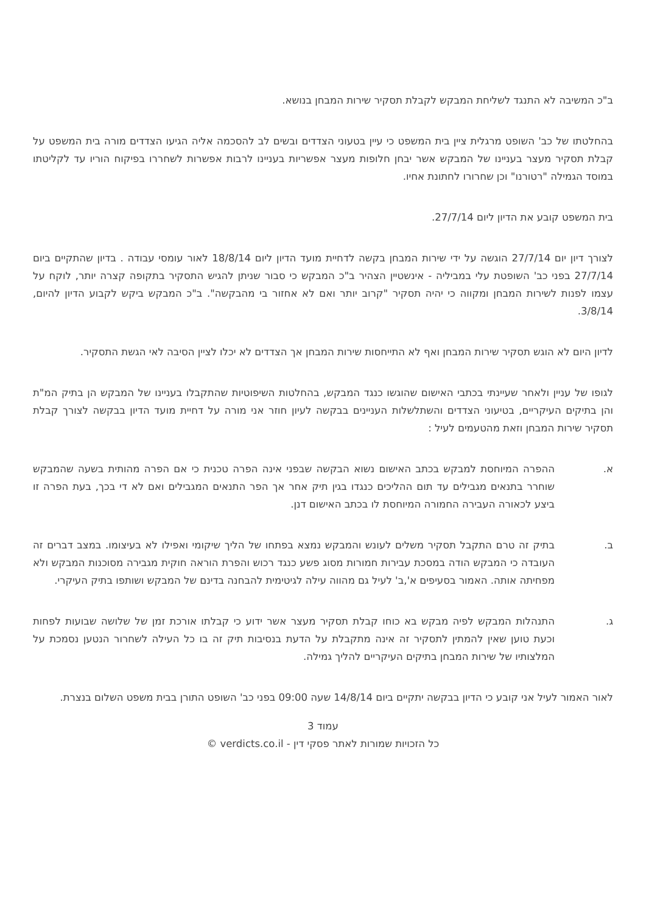ב"כ המשיבה לא התנגד לשליחת המבקש לקבלת תסקיר שירות המבחן בנושא.
בהחלטתו של כב' השופט מרגלית ציין בית המשפט כי עיין בטעוני הצדדים ובשים לב להסכמה אליה הגיעו הצדדים מורה בית המשפט על קבלת תסקיר מעצר בעניינו של המבקש אשר יבחן חלופות מעצר אפשריות בעניינו לרבות אפשרות לשחררו בפיקוח הוריו עד לקליטתו במוסד הגמילה "רטורנו" וכן שחרורו לחתונת אחיו.
בית המשפט קובע את הדיון ליום 27/7/14.
לצורך דיון יום 27/7/14 הוגשה על ידי שירות המבחן בקשה לדחיית מועד הדיון ליום 18/8/14 לאור עומסי עבודה . בדיון שהתקיים ביום 27/7/14 בפני כב' השופטת עלי במביליה - אינשטיין הצהיר ב"כ המבקש כי סבור שניתן להגיש התסקיר בתקופה קצרה יותר, לוקח על עצמו לפנות לשירות המבחן ומקווה כי יהיה תסקיר "קרוב יותר ואם לא אחזור בי מהבקשה". ב"כ המבקש ביקש לקבוע הדיון להיום, 3/8/14.
לדיון היום לא הוגש תסקיר שירות המבחן ואף לא התייחסות שירות המבחן אך הצדדים לא יכלו לציין הסיבה לאי הגשת התסקיר.
לגופו של עניין ולאחר שעיינתי בכתבי האישום שהוגשו כנגד המבקש, בהחלטות השיפוטיות שהתקבלו בעניינו של המבקש הן בתיק המ"ת והן בתיקים העיקריים, בטיעוני הצדדים והשתלשלות העניינים בבקשה לעיון חוזר אני מורה על דחיית מועד הדיון בבקשה לצורך קבלת תסקיר שירות המבחן וזאת מהטעמים לעיל :
א. ההפרה המיוחסת למבקש בכתב האישום נשוא הבקשה שבפני אינה הפרה טכנית כי אם הפרה מהותית בשעה שהמבקש שוחרר בתנאים מגבילים עד תום ההליכים כנגדו בגין תיק אחר אך הפר התנאים המגבילים ואם לא די בכך, בעת הפרה זו ביצע לכאורה העבירה החמורה המיוחסת לו בכתב האישום דנן.
ב. בתיק זה טרם התקבל תסקיר משלים לעונש והמבקש נמצא בפתחו של הליך שיקומי ואפילו לא בעיצומו. במצב דברים זה העובדה כי המבקש הודה במסכת עבירות חמורות מסוג פשע כנגד רכוש והפרת הוראה חוקית מגבירה מסוכנות המבקש ולא מפחיתה אותה. האמור בסעיפים א',ב' לעיל גם מהווה עילה לגיטימית להבחנה בדינם של המבקש ושותפו בתיק העיקרי.
ג. התנהלות המבקש לפיה מבקש בא כוחו קבלת תסקיר מעצר אשר ידוע כי קבלתו אורכת זמן של שלושה שבועות לפחות וכעת טוען שאין להמתין לתסקיר זה אינה מתקבלת על הדעת בנסיבות תיק זה בו כל העילה לשחרור הנטען נסמכת על המלצותיו של שירות המבחן בתיקים העיקריים להליך גמילה.
לאור האמור לעיל אני קובע כי הדיון בבקשה יתקיים ביום 14/8/14 שעה 09:00 בפני כב' השופט התורן בבית משפט השלום בנצרת.
עמוד 3
כל הזכויות שמורות לאתר פסקי דין - verdicts.co.il ©